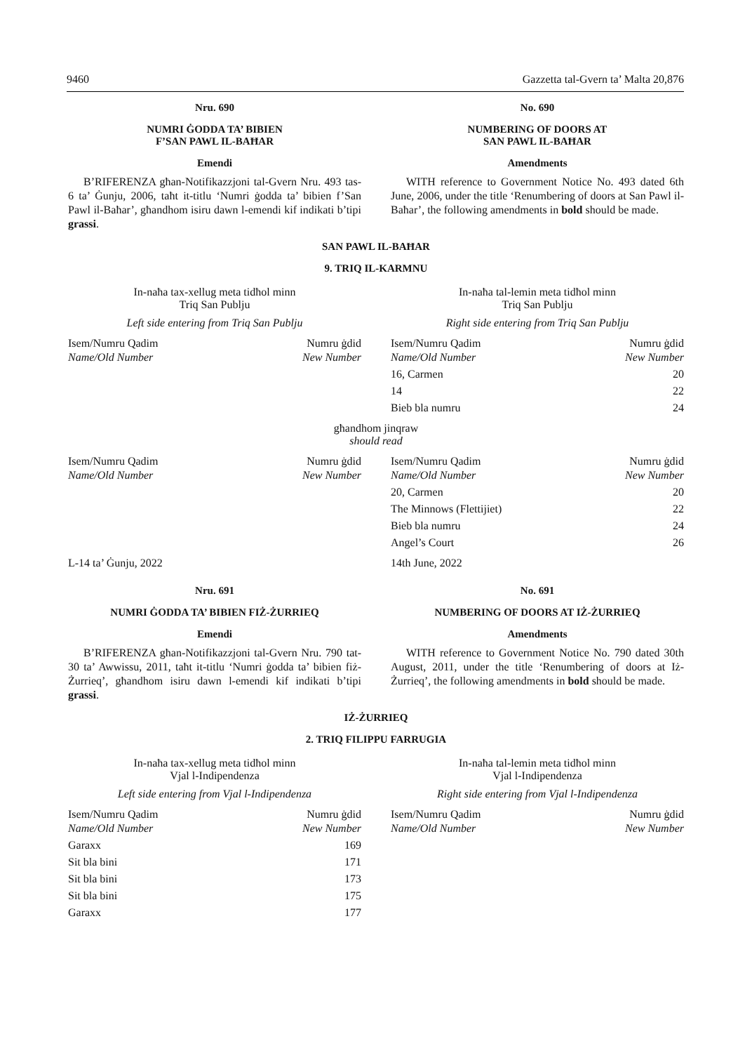9460 Gazzetta tal-Gvern ta’ Malta 20,876
Nru. 690
NUMRI ĠODDA TA’ BIBIEN
F’SAN PAWL IL-BAĦAR
Emendi
B’RIFERENZA għan-Notifikazzjoni tal-Gvern Nru. 493 tas-6 ta’ Ġunju, 2006, taħt it-titlu ‘Numri ġodda ta’ bibien f’San Pawl il-Baħar’, għandhom isiru dawn l-emendi kif indikati b’tipi grassi.
No. 690
NUMBERING OF DOORS AT
SAN PAWL IL-BAĦAR
Amendments
WITH reference to Government Notice No. 493 dated 6th June, 2006, under the title ‘Renumbering of doors at San Pawl il-Baħar’, the following amendments in bold should be made.
SAN PAWL IL-BAĦAR
9. TRIQ IL-KARMNU
In-naħa tax-xellug meta tidħol minn
Triq San Publju
Left side entering from Triq San Publju
| Isem/Numru Qadim Name/Old Number | Numru ġdid New Number |
| --- | --- |
In-naħa tal-lemin meta tidħol minn
Triq San Publju
Right side entering from Triq San Publju
| Isem/Numru Qadim Name/Old Number | Numru ġdid New Number |
| --- | --- |
| 16, Carmen | 20 |
| 14 | 22 |
| Bieb bla numru | 24 |
għandhom jinqraw
should read
| Isem/Numru Qadim Name/Old Number | Numru ġdid New Number |
| --- | --- |
| Isem/Numru Qadim Name/Old Number | Numru ġdid New Number |
| --- | --- |
| 20, Carmen | 20 |
| The Minnows (Flettijiet) | 22 |
| Bieb bla numru | 24 |
| Angel’s Court | 26 |
L-14 ta’ Ġunju, 2022 14th June, 2022
Nru. 691
NUMRI ĠODDA TA’ BIBIEN FIŻ-ŻURRIEQ
Emendi
B’RIFERENZA għan-Notifikazzjoni tal-Gvern Nru. 790 tat-30 ta’ Awwissu, 2011, taħt it-titlu ‘Numri ġodda ta’ bibien fiż-Żurrieq’, għandhom isiru dawn l-emendi kif indikati b’tipi grassi.
No. 691
NUMBERING OF DOORS AT IŻ-ŻURRIEQ
Amendments
WITH reference to Government Notice No. 790 dated 30th August, 2011, under the title ‘Renumbering of doors at Iż-Żurrieq’, the following amendments in bold should be made.
IŻ-ŻURRIEQ
2. TRIQ FILIPPU FARRUGIA
In-naħa tax-xellug meta tidħol minn
Vjal l-Indipendenza
Left side entering from Vjal l-Indipendenza
| Isem/Numru Qadim Name/Old Number | Numru ġdid New Number |
| --- | --- |
| Garaxx | 169 |
| Sit bla bini | 171 |
| Sit bla bini | 173 |
| Sit bla bini | 175 |
| Garaxx | 177 |
In-naħa tal-lemin meta tidħol minn
Vjal l-Indipendenza
Right side entering from Vjal l-Indipendenza
| Isem/Numru Qadim Name/Old Number | Numru ġdid New Number |
| --- | --- |